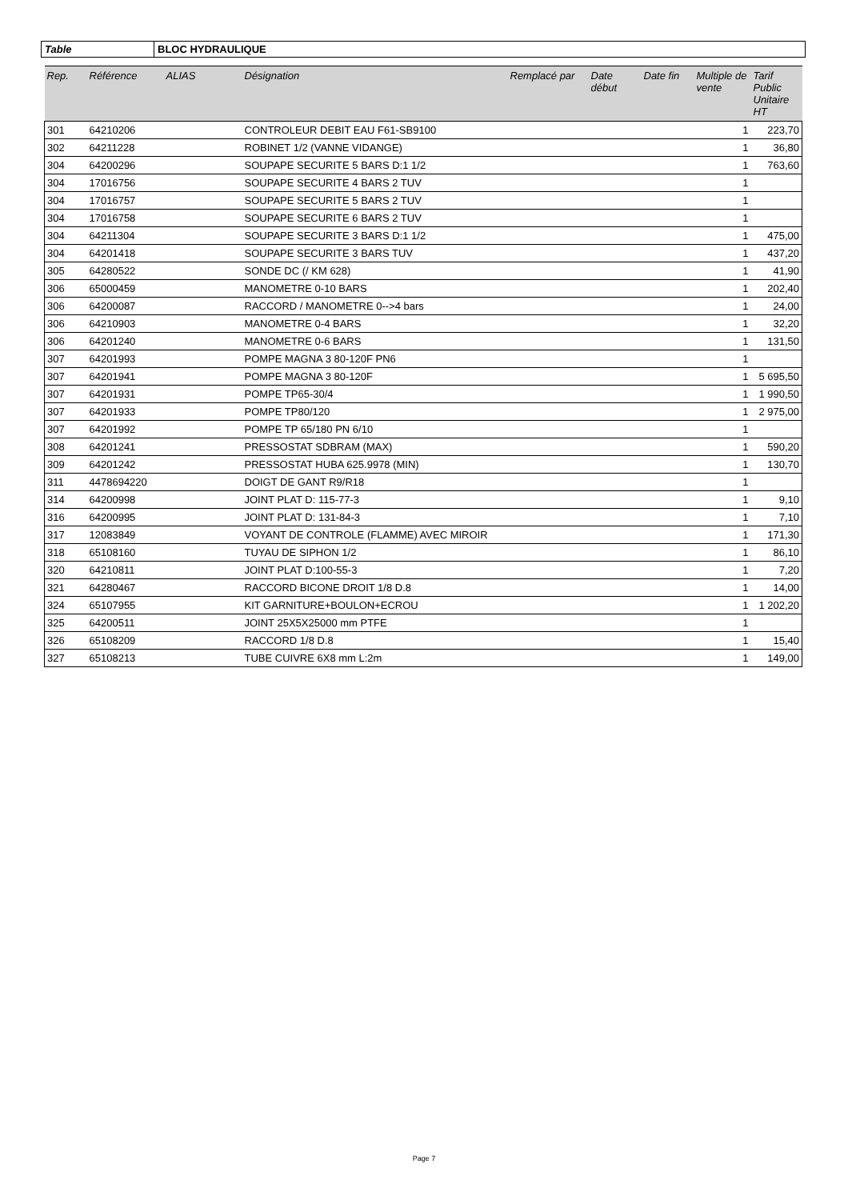| Table | BLOC HYDRAULIQUE |
| Rep. | Référence | ALIAS | Désignation | Remplacé par | Date début | Date fin | Multiple de vente | Tarif Public Unitaire HT |
| --- | --- | --- | --- | --- | --- | --- | --- | --- |
| 301 | 64210206 | | CONTROLEUR DEBIT EAU F61-SB9100 | | | | 1 | 223,70 |
| 302 | 64211228 | | ROBINET 1/2 (VANNE VIDANGE) | | | | 1 | 36,80 |
| 304 | 64200296 | | SOUPAPE SECURITE 5 BARS D:1 1/2 | | | | 1 | 763,60 |
| 304 | 17016756 | | SOUPAPE SECURITE 4 BARS 2 TUV | | | | 1 | |
| 304 | 17016757 | | SOUPAPE SECURITE 5 BARS 2 TUV | | | | 1 | |
| 304 | 17016758 | | SOUPAPE SECURITE 6 BARS 2 TUV | | | | 1 | |
| 304 | 64211304 | | SOUPAPE SECURITE 3 BARS D:1 1/2 | | | | 1 | 475,00 |
| 304 | 64201418 | | SOUPAPE SECURITE 3 BARS TUV | | | | 1 | 437,20 |
| 305 | 64280522 | | SONDE DC (/ KM 628) | | | | 1 | 41,90 |
| 306 | 65000459 | | MANOMETRE 0-10 BARS | | | | 1 | 202,40 |
| 306 | 64200087 | | RACCORD / MANOMETRE 0-->4 bars | | | | 1 | 24,00 |
| 306 | 64210903 | | MANOMETRE 0-4 BARS | | | | 1 | 32,20 |
| 306 | 64201240 | | MANOMETRE 0-6 BARS | | | | 1 | 131,50 |
| 307 | 64201993 | | POMPE MAGNA 3 80-120F PN6 | | | | 1 | |
| 307 | 64201941 | | POMPE MAGNA 3 80-120F | | | | 1 | 5 695,50 |
| 307 | 64201931 | | POMPE TP65-30/4 | | | | 1 | 1 990,50 |
| 307 | 64201933 | | POMPE TP80/120 | | | | 1 | 2 975,00 |
| 307 | 64201992 | | POMPE TP 65/180 PN 6/10 | | | | 1 | |
| 308 | 64201241 | | PRESSOSTAT SDBRAM (MAX) | | | | 1 | 590,20 |
| 309 | 64201242 | | PRESSOSTAT HUBA 625.9978 (MIN) | | | | 1 | 130,70 |
| 311 | 4478694220 | | DOIGT DE GANT R9/R18 | | | | 1 | |
| 314 | 64200998 | | JOINT PLAT D: 115-77-3 | | | | 1 | 9,10 |
| 316 | 64200995 | | JOINT PLAT D: 131-84-3 | | | | 1 | 7,10 |
| 317 | 12083849 | | VOYANT DE CONTROLE (FLAMME) AVEC MIROIR | | | | 1 | 171,30 |
| 318 | 65108160 | | TUYAU DE SIPHON 1/2 | | | | 1 | 86,10 |
| 320 | 64210811 | | JOINT PLAT D:100-55-3 | | | | 1 | 7,20 |
| 321 | 64280467 | | RACCORD BICONE DROIT 1/8 D.8 | | | | 1 | 14,00 |
| 324 | 65107955 | | KIT GARNITURE+BOULON+ECROU | | | | 1 | 1 202,20 |
| 325 | 64200511 | | JOINT 25X5X25000 mm PTFE | | | | 1 | |
| 326 | 65108209 | | RACCORD 1/8 D.8 | | | | 1 | 15,40 |
| 327 | 65108213 | | TUBE CUIVRE 6X8 mm L:2m | | | | 1 | 149,00 |
Page 7